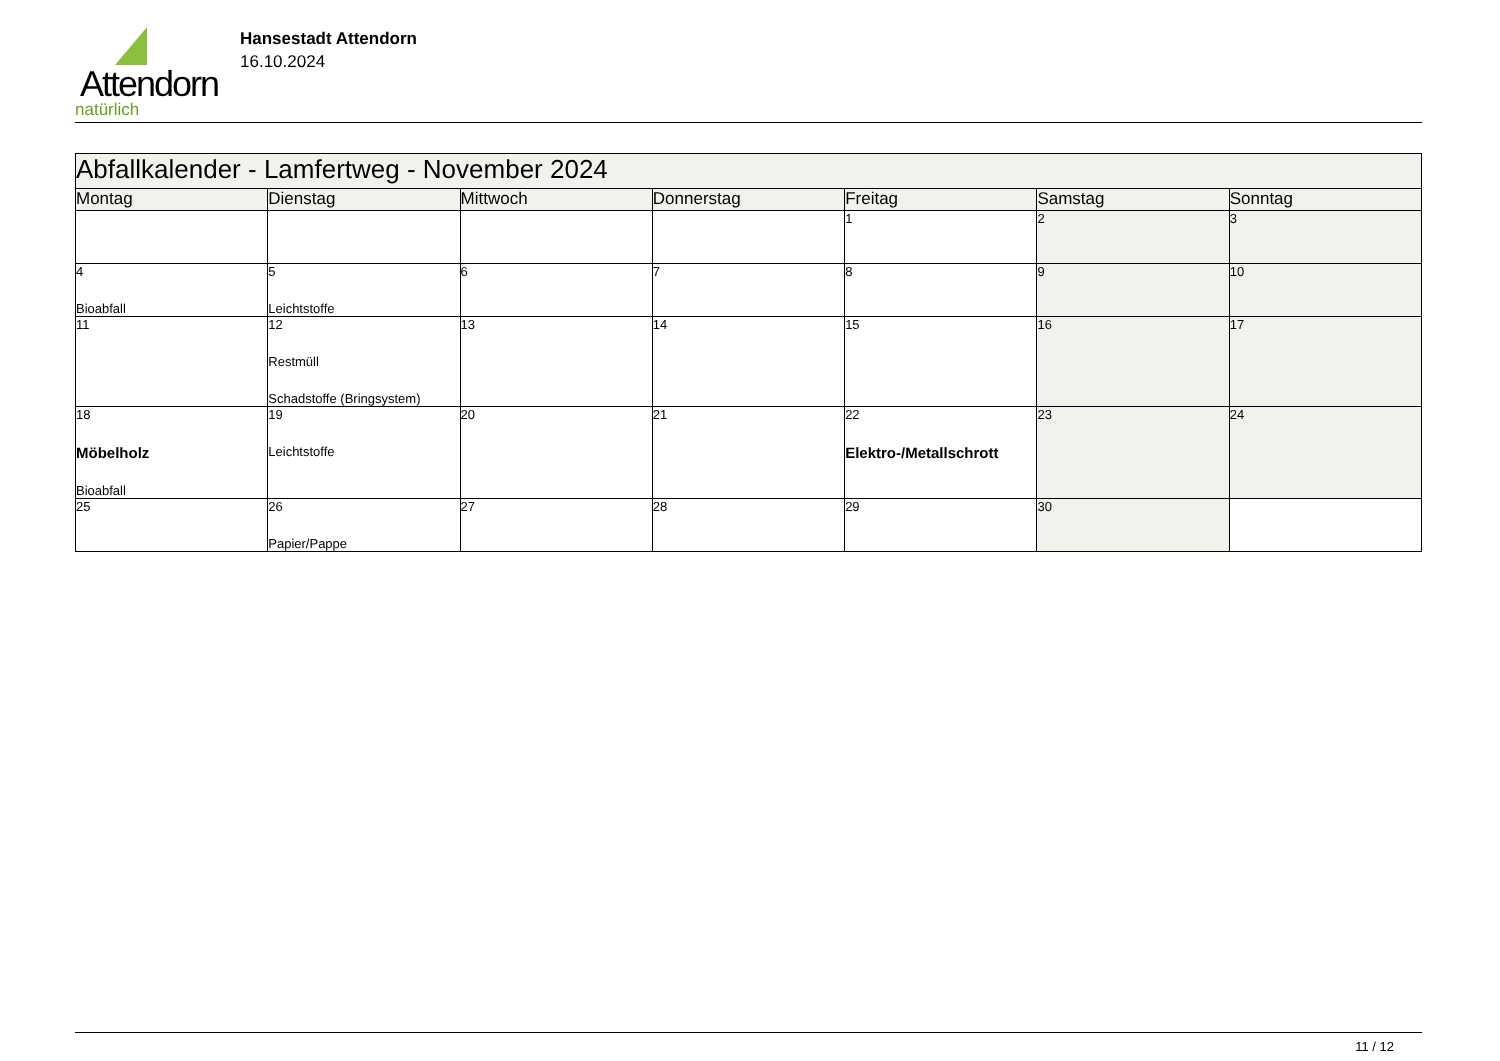Attendorn
natürlich
Hansestadt Attendorn
16.10.2024
| Abfallkalender - Lamfertweg - November 2024 | | | | | | |
| Montag | Dienstag | Mittwoch | Donnerstag | Freitag | Samstag | Sonntag |
| | | | | 1 | 2 | 3 |
| 4 Bioabfall | 5 Leichtstoffe | 6 | 7 | 8 | 9 | 10 |
| 11 | 12 Restmüll Schadstoffe (Bringsystem) | 13 | 14 | 15 | 16 | 17 |
| 18 Möbelholz Bioabfall | 19 Leichtstoffe | 20 | 21 | 22 Elektro-/Metallschrott | 23 | 24 |
| 25 | 26 Papier/Pappe | 27 | 28 | 29 | 30 | |
11 / 12